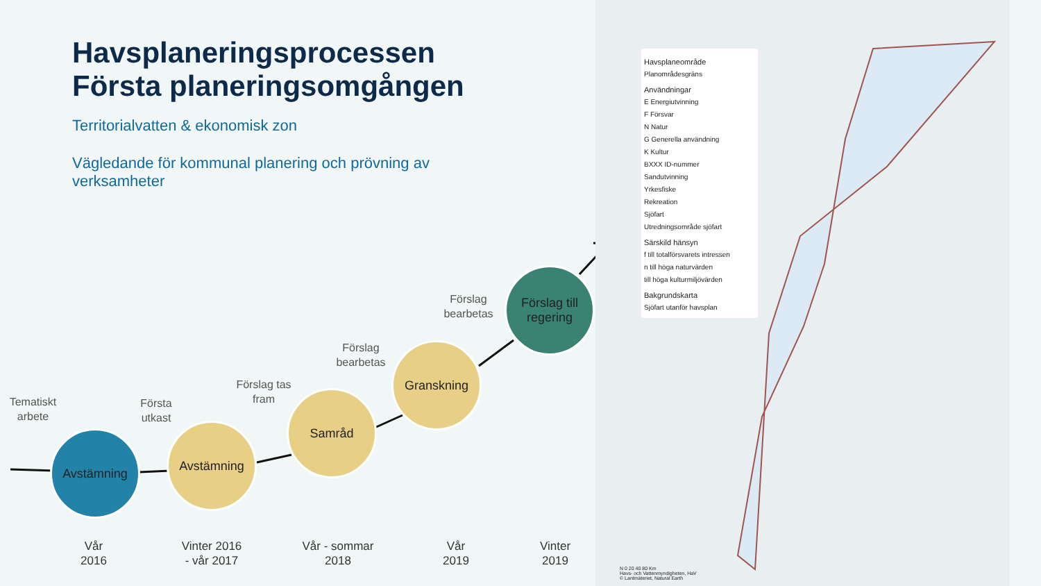Havsplaneringsprocessen
Första planeringsomgången
Territorialvatten & ekonomisk zon
Vägledande för kommunal planering och prövning av verksamheter
Avstämning
Avstämning
Samråd
Granskning
Förslag till regering
Tematiskt arbete
Första utkast
Förslag tas fram
Förslag bearbetas
Förslag bearbetas
Vår
2016
Vinter 2016
- vår 2017
Vår - sommar
2018
Vår
2019
Vinter
2019
Havsplaneområde
Planområdesgräns
Användningar
E Energiutvinning
F Försvar
N Natur
G Generella användning
K Kultur
BXXX ID-nummer
Sandutvinning
Yrkesfiske
Rekreation
Sjöfart
Utredningsområde sjöfart
Särskild hänsyn
f till totalförsvarets intressen
n till höga naturvärden
till höga kulturmiljövärden
Bakgrundskarta
Sjöfart utanför havsplan
N 0 20 40 80 Km
Havs- och Vattenmyndigheten, HaV
© Lantmäteriet, Natural Earth